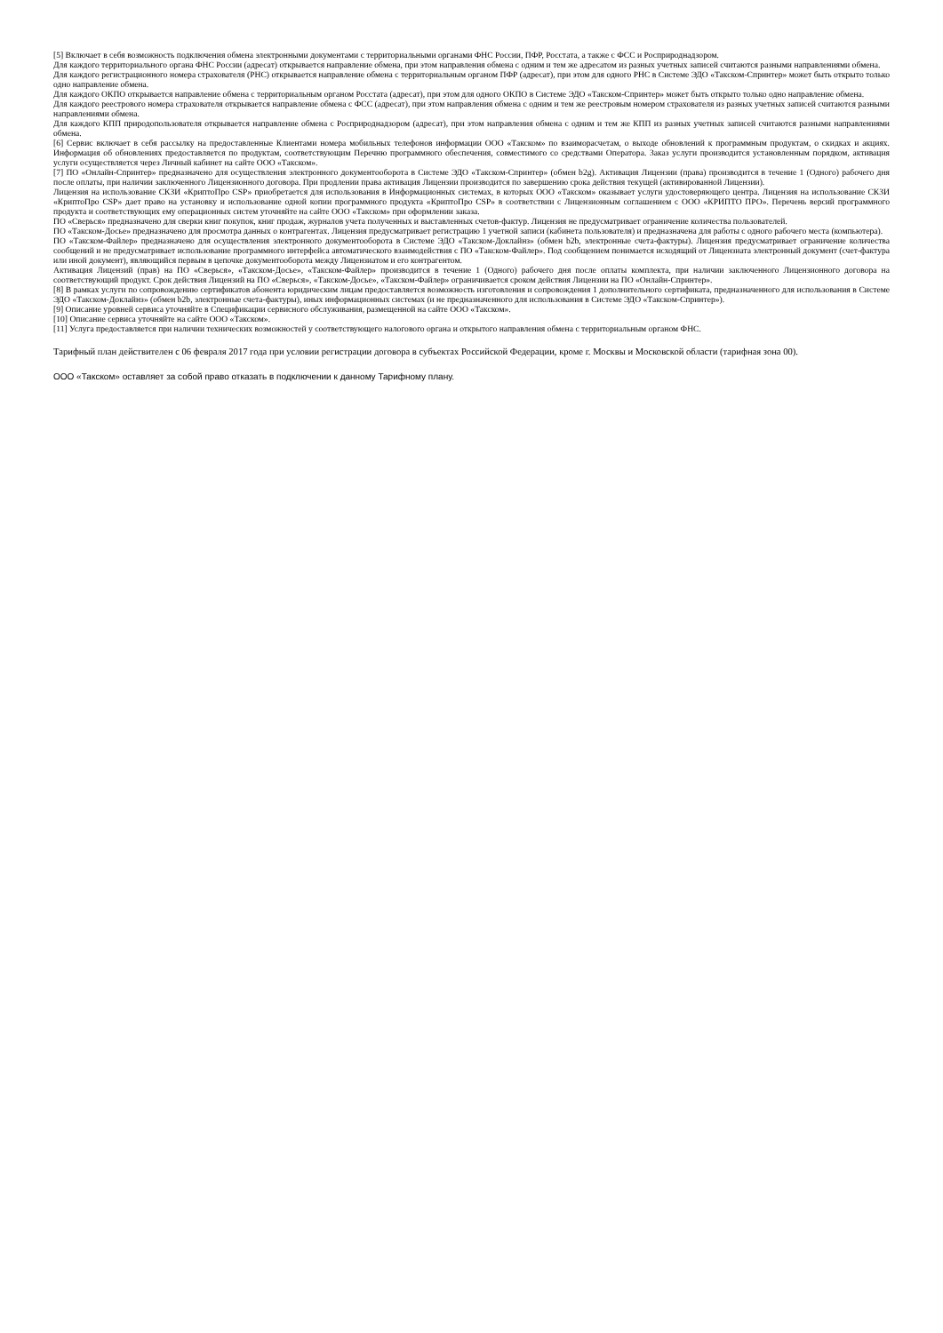[5] Включает в себя возможность подключения обмена электронными документами с территориальными органами ФНС России, ПФР, Росстата, а также с ФСС и Росприроднадзором.
Для каждого территориального органа ФНС России (адресат) открывается направление обмена, при этом направления обмена с одним и тем же адресатом из разных учетных записей считаются разными направлениями обмена.
Для каждого регистрационного номера страхователя (РНС) открывается направление обмена с территориальным органом ПФР (адресат), при этом для одного РНС в Системе ЭДО «Такском-Спринтер» может быть открыто только одно направление обмена.
Для каждого ОКПО открывается направление обмена с территориальным органом Росстата (адресат), при этом для одного ОКПО в Системе ЭДО «Такском-Спринтер» может быть открыто только одно направление обмена.
Для каждого реестрового номера страхователя открывается направление обмена с ФСС (адресат), при этом направления обмена с одним и тем же реестровым номером страхователя из разных учетных записей считаются разными направлениями обмена.
Для каждого КПП природопользователя открывается направление обмена с Росприроднадзором (адресат), при этом направления обмена с одним и тем же КПП из разных учетных записей считаются разными направлениями обмена.
[6] Сервис включает в себя рассылку на предоставленные Клиентами номера мобильных телефонов информации ООО «Такском» по взаиморасчетам, о выходе обновлений к программным продуктам, о скидках и акциях. Информация об обновлениях предоставляется по продуктам, соответствующим Перечню программного обеспечения, совместимого со средствами Оператора. Заказ услуги производится установленным порядком, активация услуги осуществляется через Личный кабинет на сайте ООО «Такском».
[7] ПО «Онлайн-Спринтер» предназначено для осуществления электронного документооборота в Системе ЭДО «Такском-Спринтер» (обмен b2g). Активация Лицензии (права) производится в течение 1 (Одного) рабочего дня после оплаты, при наличии заключенного Лицензионного договора. При продлении права активация Лицензии производится по завершению срока действия текущей (активированной Лицензии).
Лицензия на использование СКЗИ «КриптоПро CSP» приобретается для использования в Информационных системах, в которых ООО «Такском» оказывает услуги удостоверяющего центра. Лицензия на использование СКЗИ «КриптоПро CSP» дает право на установку и использование одной копии программного продукта «КриптоПро CSP» в соответствии с Лицензионным соглашением с ООО «КРИПТО ПРО». Перечень версий программного продукта и соответствующих ему операционных систем уточняйте на сайте ООО «Такском» при оформлении заказа.
ПО «Сверься» предназначено для сверки книг покупок, книг продаж, журналов учета полученных и выставленных счетов-фактур. Лицензия не предусматривает ограничение количества пользователей.
ПО «Такском-Досье» предназначено для просмотра данных о контрагентах. Лицензия предусматривает регистрацию 1 учетной записи (кабинета пользователя) и предназначена для работы с одного рабочего места (компьютера).
ПО «Такском-Файлер» предназначено для осуществления электронного документооборота в Системе ЭДО «Такском-Доклайнз» (обмен b2b, электронные счета-фактуры). Лицензия предусматривает ограничение количества сообщений и не предусматривает использование программного интерфейса автоматического взаимодействия с ПО «Такском-Файлер». Под сообщением понимается исходящий от Лицензиата электронный документ (счет-фактура или иной документ), являющийся первым в цепочке документооборота между Лицензиатом и его контрагентом.
Активация Лицензий (прав) на ПО «Сверься», «Такском-Досье», «Такском-Файлер» производится в течение 1 (Одного) рабочего дня после оплаты комплекта, при наличии заключенного Лицензионного договора на соответствующий продукт. Срок действия Лицензий на ПО «Сверься», «Такском-Досье», «Такском-Файлер» ограничивается сроком действия Лицензии на ПО «Онлайн-Спринтер».
[8] В рамках услуги по сопровождению сертификатов абонента юридическим лицам предоставляется возможность изготовления и сопровождения 1 дополнительного сертификата, предназначенного для использования в Системе ЭДО «Такском-Доклайнз» (обмен b2b, электронные счета-фактуры), иных информационных системах (и не предназначенного для использования в Системе ЭДО «Такском-Спринтер»).
[9] Описание уровней сервиса уточняйте в Спецификации сервисного обслуживания, размещенной на сайте ООО «Такском».
[10] Описание сервиса уточняйте на сайте ООО «Такском».
[11] Услуга предоставляется при наличии технических возможностей у соответствующего налогового органа и открытого направления обмена с территориальным органом ФНС.
Тарифный план действителен с 06 февраля 2017 года при условии регистрации договора в субъектах Российской Федерации, кроме г. Москвы и Московской области (тарифная зона 00).
ООО «Такском» оставляет за собой право отказать в подключении к данному Тарифному плану.